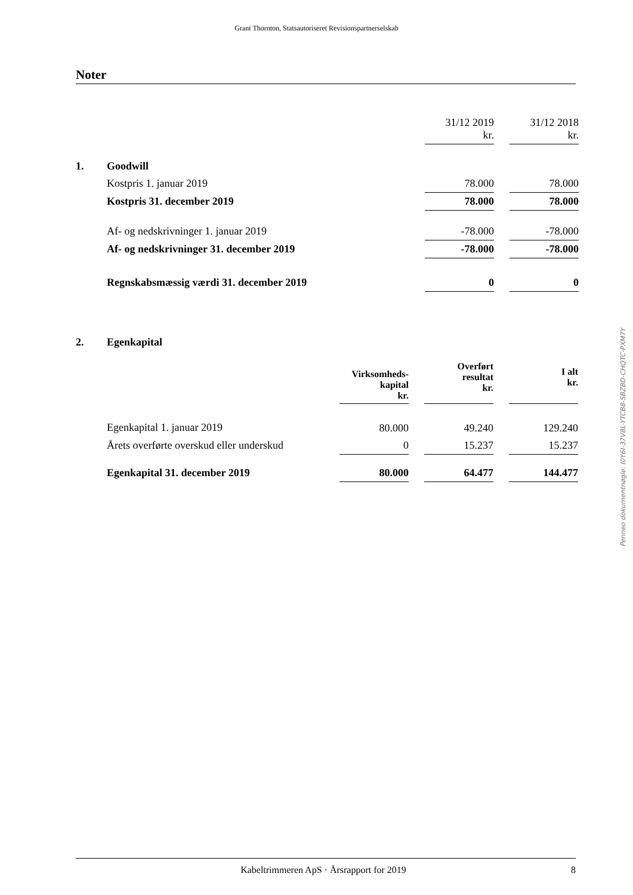Grant Thornton, Statsautoriseret Revisionspartnerselskab
Noter
| | | 31/12 2019 kr. | | 31/12 2018 kr. |
| 1. | Goodwill | | | |
| | Kostpris 1. januar 2019 | 78.000 | | 78.000 |
| | Kostpris 31. december 2019 | 78.000 | | 78.000 |
| | Af- og nedskrivninger 1. januar 2019 | -78.000 | | -78.000 |
| | Af- og nedskrivninger 31. december 2019 | -78.000 | | -78.000 |
| | Regnskabsmæssig værdi 31. december 2019 | 0 | | 0 |
| 2. | Egenkapital | | | | | |
| | | Virksomheds- kapital kr. | | Overført resultat kr. | | I alt kr. |
| | Egenkapital 1. januar 2019 | 80.000 | | 49.240 | | 129.240 |
| | Årets overførte overskud eller underskud | 0 | | 15.237 | | 15.237 |
| | Egenkapital 31. december 2019 | 80.000 | | 64.477 | | 144.477 |
Penneo dokumentnøgle: I0Y6I-37V8L-YTCB8-SBZBD-CHQTC-PXM7Y
Kabeltrimmeren ApS · Årsrapport for 2019 8